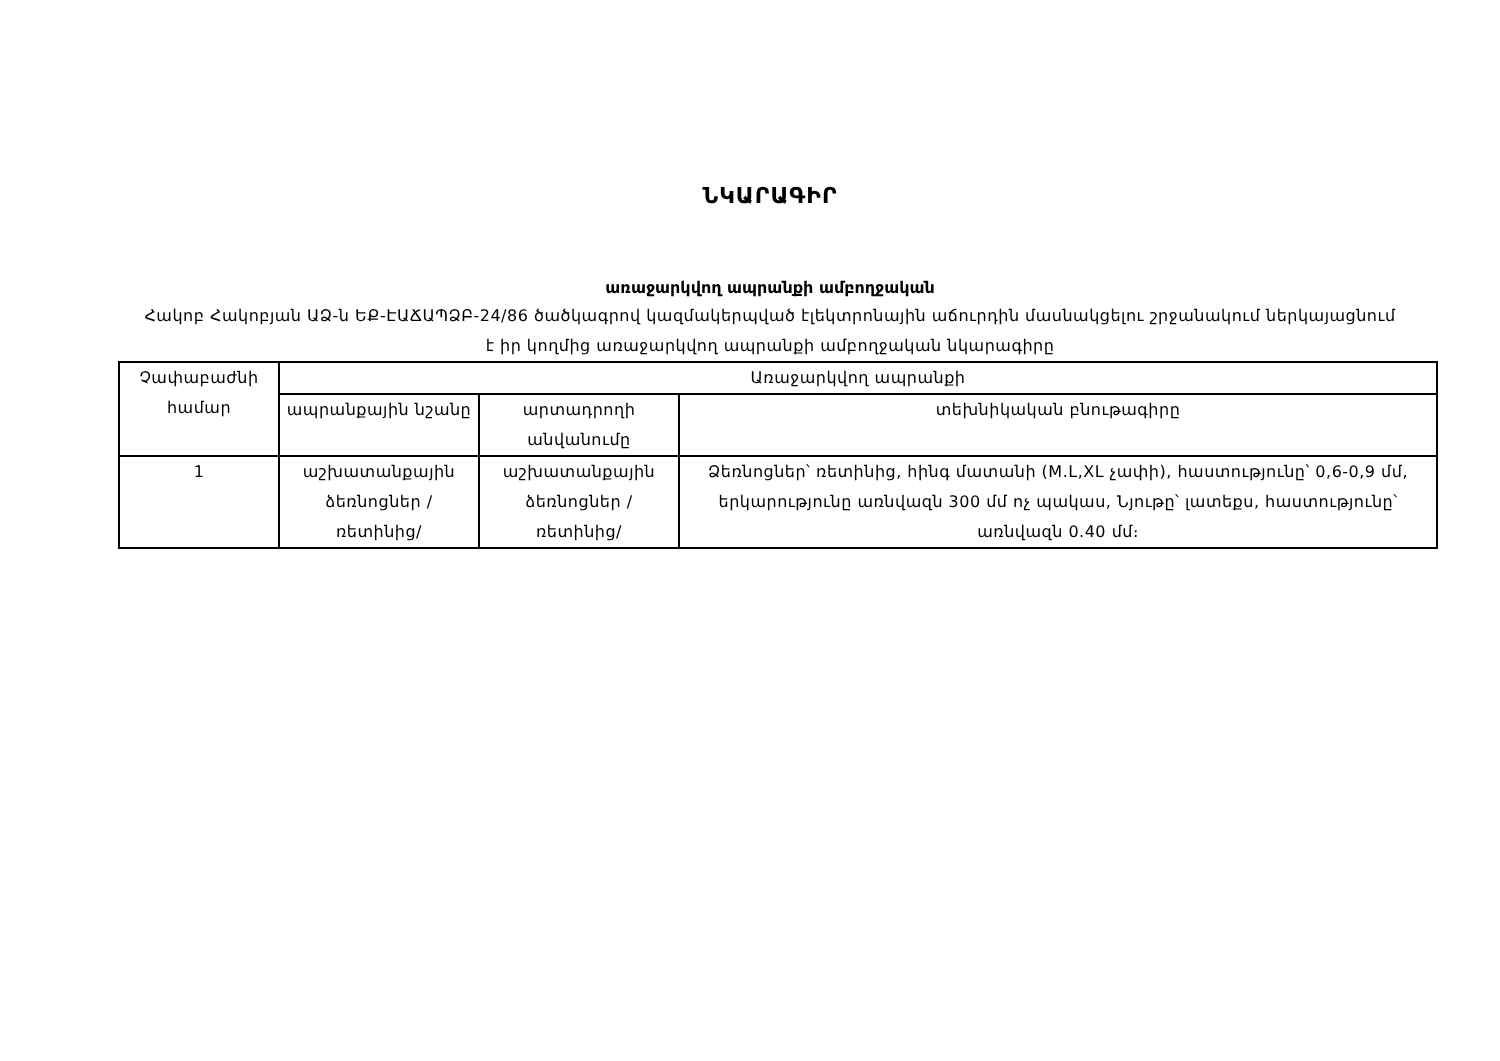ՆԿԱՐԱԳԻՐ
առաջարկվող ապրանքի ամբողջական
Հակոբ Հակոբյան ԱՁ-ն ԵՔ-ԷԱՃԱՊՁԲ-24/86 ծածկագրով կազմակերպված էլեկտրոնային աճուրդին մասնակցելու շրջանակում ներկայացնում է իր կողմից առաջարկվող ապրանքի ամբողջական նկարագիրը
| Չափաբաժնի համար | Առաջարկվող ապրանքի | | |
| --- | --- | --- | --- |
| | ապրանքային նշանը | արտադրողի անվանումը | տեխնիկական բնութագիրը |
| 1 | աշխատանքային ձեռնոցներ /ռետինից/ | աշխատանքային ձեռնոցներ /ռետինից/ | Ձեռնոցներ՝ ռետինից, հինգ մատանի (M.L,XL չափի), հաստությունը՝ 0,6-0,9 մմ, երկարությունը առնվազն 300 մմ ոչ պակաս, Նյութը՝ լատեքս, հաստությունը՝ առնվազն 0.40 մմ։ |